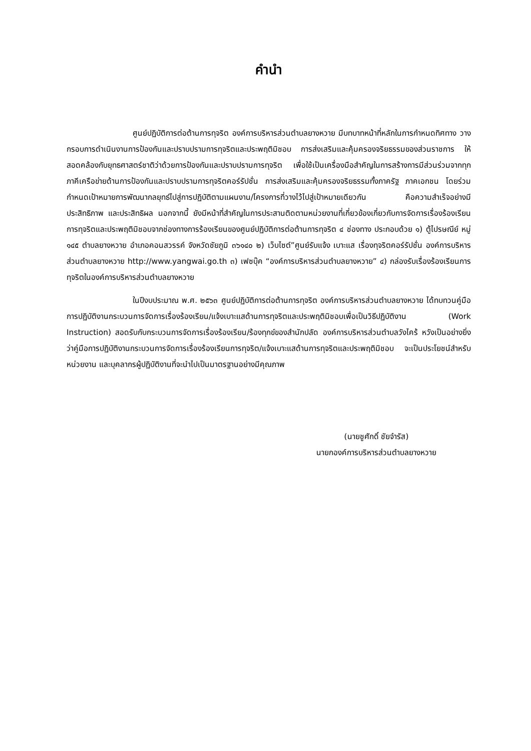คำนำ
ศูนย์ปฏิบัติการต่อต้านการทุจริต องค์การบริหารส่วนตำบลยางหวาย มีบทบาทหน้าที่หลักในการกำหนดทิศทาง วางกรอบการดำเนินงานการป้องกันและปราบปรามการทุจริตและประพฤติมิชอบ การส่งเสริมและคุ้มครองจริยธรรมของส่วนราชการ ให้สอดคล้องกับยุทธศาสตร์ชาติว่าด้วยการป้องกันและปราบปรามการทุจริต เพื่อใช้เป็นเครื่องมือสำคัญในการสร้างการมีส่วนร่วมจากทุกภาคีเครือข่ายด้านการป้องกันและปราบปรามการทุจริตคอร์รัปชั่น การส่งเสริมและคุ้มครองจริยธรรมทั้งภาครัฐ ภาคเอกชน โดยร่วมกำหนดเป้าหมายการพัฒนากลยุทธ์ไปสู่การปฏิบัติตามแผนงาน/โครงการที่วางไว้ไปสู่เป้าหมายเดียวกัน คือความสำเร็จอย่างมีประสิทธิภาพ และประสิทธิผล นอกจากนี้ ยังมีหน้าที่สำคัญในการประสานติดตามหน่วยงานที่เกี่ยวข้องเกี่ยวกับการจัดการเรื่องร้องเรียนการทุจริตและประพฤติมิชอบจากช่องทางการร้องเรียนของศูนย์ปฏิบัติการต่อต้านการทุจริต ๔ ช่องทาง ประกอบด้วย ๑) ตู้ไปรษณีย์ หมู่ ๑๔๕ ตำบลยางหวาย อำเภอคอนสวรรค์ จังหวัดชัยภูมิ ๓๖๑๔๐ ๒) เว็บไซต์”ศูนย์รับแจ้ง เบาะแส เรื่องทุจริตคอร์รัปชั่น องค์การบริหารส่วนตำบลยางหวาย http://www.yangwai.go.th ๓) เฟซบุ๊ค “องค์การบริหารส่วนตำบลยางหวาย” ๔) กล่องรับเรื่องร้องเรียนการทุจริตในองค์การบริหารส่วนตำบลยางหวาย
ในปีงบประมาณ พ.ศ. ๒๕๖๓ ศูนย์ปฏิบัติการต่อต้านการทุจริต องค์การบริหารส่วนตำบลยางหวาย ได้ทบทวนคู่มือการปฏิบัติงานกระบวนการจัดการเรื่องร้องเรียน/แจ้งเบาะแสด้านการทุจริตและประพฤติมิชอบเพื่อเป็นวิธีปฏิบัติงาน (Work Instruction) สอดรับกับกระบวนการจัดการเรื่องร้องเรียน/ร้องทุกข์ของสำนักปลัด องค์การบริหารส่วนตำบลวังไคร้ หวังเป็นอย่างยิ่งว่าคู่มือการปฏิบัติงานกระบวนการจัดการเรื่องร้องเรียนการทุจริต/แจ้งเบาะแสด้านการทุจริตและประพฤติมิชอบ จะเป็นประโยชน์สำหรับหน่วยงาน และบุคลากรผู้ปฏิบัติงานที่จะนำไปเป็นมาตรฐานอย่างมีคุณภาพ
(นายชูศักดิ์ ชัยจำรัส)
นายกองค์การบริหารส่วนตำบลยางหวาย